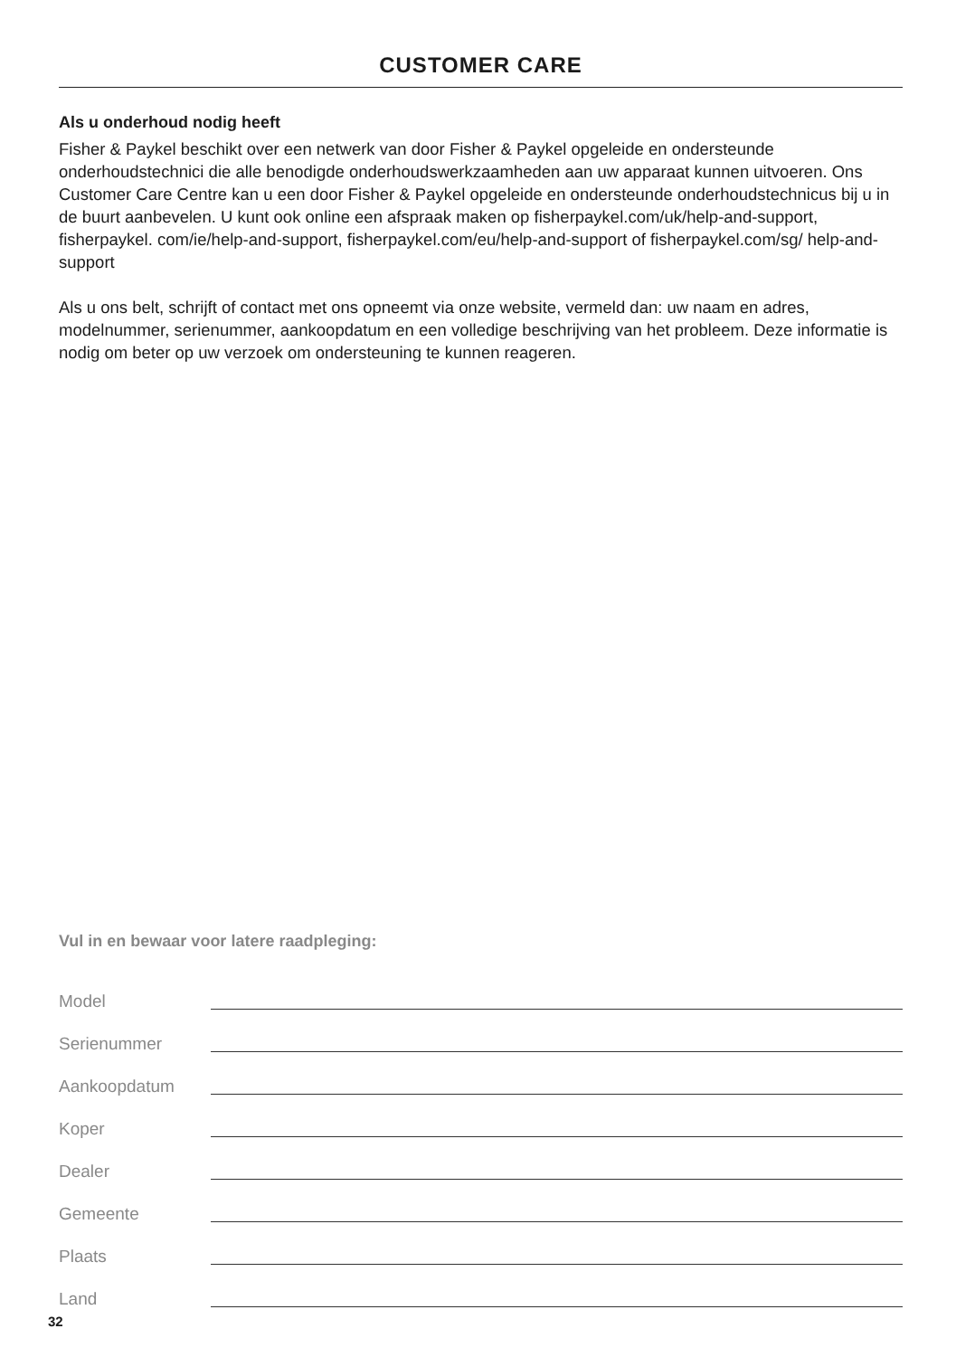CUSTOMER CARE
Als u onderhoud nodig heeft
Fisher & Paykel beschikt over een netwerk van door Fisher & Paykel opgeleide en ondersteunde onderhoudstechnici die alle benodigde onderhoudswerkzaamheden aan uw apparaat kunnen uitvoeren. Ons Customer Care Centre kan u een door Fisher & Paykel opgeleide en ondersteunde onderhoudstechnicus bij u in de buurt aanbevelen. U kunt ook online een afspraak maken op fisherpaykel.com/uk/help-and-support, fisherpaykel. com/ie/help-and-support, fisherpaykel.com/eu/help-and-support of fisherpaykel.com/sg/ help-and-support
Als u ons belt, schrijft of contact met ons opneemt via onze website, vermeld dan: uw naam en adres, modelnummer, serienummer, aankoopdatum en een volledige beschrijving van het probleem. Deze informatie is nodig om beter op uw verzoek om ondersteuning te kunnen reageren.
Vul in en bewaar voor latere raadpleging:
Model
Serienummer
Aankoopdatum
Koper
Dealer
Gemeente
Plaats
Land
32